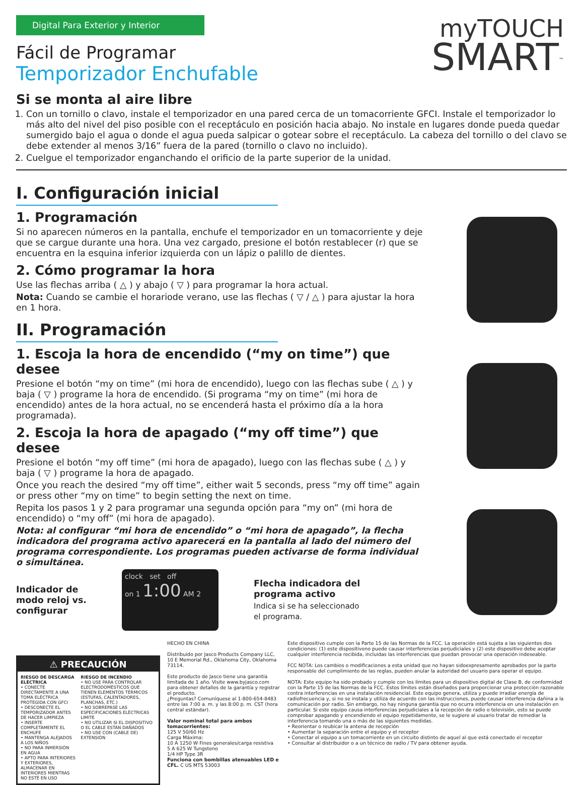Digital Para Exterior y Interior
myTOUCH
SMART<sup>™</sup>
Fácil de Programar
Temporizador Enchufable
Si se monta al aire libre
1. Con un tornillo o clavo, instale el temporizador en una pared cerca de un tomacorriente GFCI. Instale el temporizador lo más alto del nivel del piso posible con el receptáculo en posición hacia abajo. No instale en lugares donde pueda quedar sumergido bajo el agua o donde el agua pueda salpicar o gotear sobre el receptáculo. La cabeza del tornillo o del clavo se debe extender al menos 3/16” fuera de la pared (tornillo o clavo no incluido).
2. Cuelgue el temporizador enganchando el orificio de la parte superior de la unidad.
I. Configuración inicial
1. Programación
Si no aparecen números en la pantalla, enchufe el temporizador en un tomacorriente y deje que se cargue durante una hora. Una vez cargado, presione el botón restablecer (r) que se encuentra en la esquina inferior izquierda con un lápiz o palillo de dientes.
2. Cómo programar la hora
Use las flechas arriba ( △ ) y abajo ( ▽ ) para programar la hora actual.
Nota: Cuando se cambie el horariode verano, use las flechas ( ▽ / △ ) para ajustar la hora en 1 hora.
II. Programación
1. Escoja la hora de encendido (“my on time”) que desee
Presione el botón “my on time” (mi hora de encendido), luego con las flechas sube ( △ ) y baja ( ▽ ) programe la hora de encendido. (Si programa “my on time” (mi hora de encendido) antes de la hora actual, no se encenderá hasta el próximo día a la hora programada).
2. Escoja la hora de apagado (“my off time”) que desee
Presione el botón “my off time” (mi hora de apagado), luego con las flechas sube ( △ ) y baja ( ▽ ) programe la hora de apagado.
Once you reach the desired “my off time”, either wait 5 seconds, press “my off time” again or press other “my on time” to begin setting the next on time.
Repita los pasos 1 y 2 para programar una segunda opción para “my on” (mi hora de encendido) o “my off” (mi hora de apagado).
Nota: al configurar “mi hora de encendido” o “mi hora de apagado”, la flecha indicadora del programa activo aparecerá en la pantalla al lado del número del programa correspondiente. Los programas pueden activarse de forma individual o simultánea.
Indicador de
modo reloj vs.
configurar
clock set off
on 1 1:00 AM 2
Flecha indicadora del
programa activo
Indica si se ha seleccionado
el programa.
⚠ PRECAUCIÓN
RIESGO DE DESCARGA ELÉCTRICA
• CONECTE DIRECTAMENTE A UNA TOMA ELÉCTRICA PROTEGIDA CON GFCI
• DESCONECTE EL TEMPORIZADOR ANTES DE HACER LIMPIEZA
• INSERTE COMPLETAMENTE EL ENCHUFE
• MANTENGA ALEJADOS A LOS NIÑOS
• NO PARA INMERSIÓN EN AGUA
• APTO PARA INTERIORES Y EXTERIORES, ALMACENAR EN INTERIORES MIENTRAS NO ESTÉ EN USO
RIESGO DE INCENDIO
• NO USE PARA CONTROLAR ELECTRODOMÉSTICOS QUE TIENEN ELEMENTOS TÉRMICOS (ESTUFAS, CALENTADORES, PLANCHAS, ETC.)
• NO SOBREPASE LAS ESPECIFICACIONES ELÉCTRICAS LIMITE
• NO UTILIZAR SI EL DISPOSITIVO O EL CABLE ESTÁN DAÑADOS
• NO USE CON (CABLE DE) EXTENSIÓN
HECHO EN CHINA
Distribuido por Jasco Products Company LLC, 10 E Memorial Rd., Oklahoma City, Oklahoma 73114.
Este producto de Jasco tiene una garantía limitada de 1 año. Visite www.byjasco.com para obtener detalles de la garantía y registrar el producto.
¿Preguntas? Comuníquese al 1-800-654-8483 entre las 7:00 a. m. y las 8:00 p. m. CST (hora central estándar).
Valor nominal total para ambos tomacorrientes:
125 V 50/60 Hz
Carga Máxima:
10 A 1250 W Fines generales/carga resistiva
5 A 625 W Tungsteno
1/4 HP Type 3R
Funciona con bombillas atenuables LED e CFL. C US MTS 53003
Este dispositivo cumple con la Parte 15 de las Normas de la FCC. La operación está sujeta a las siguientes dos condiciones: (1) este dispositivono puede causar interferencias perjudiciales y (2) este dispositivo debe aceptar cualquier interferencia recibida, incluidas las interferencias que puedan provocar una operación indeseable.
FCC NOTA: Los cambios o modificaciones a esta unidad que no hayan sidoexpresamente aprobados por la parte responsable del cumplimiento de las reglas, pueden anular la autoridad del usuario para operar el equipo.
NOTA: Este equipo ha sido probado y cumple con los límites para un dispositivo digital de Clase B, de conformidad con la Parte 15 de las Normas de la FCC. Estos límites están diseñados para proporcionar una protección razonable contra interferencias en una instalación residencial. Este equipo genera, utiliza y puede irradiar energía de radiofrecuencia y, si no se instala y utiliza de acuerdo con las instrucciones, puede causar interferencia dañina a la comunicación por radio. Sin embargo, no hay ninguna garantía que no ocurra interferencia en una instalación en particular. Si este equipo causa interferencias perjudiciales a la recepción de radio o televisión, esto se puede comprobar apagando y encendiendo el equipo repetidamente, se le sugiere al usuario tratar de remediar la interferencia tomando una o más de las siguientes medidas.
• Reorientar o reubicar la antena de recepción
• Aumentar la separación entre el equipo y el receptor
• Conectar el equipo a un tomacorriente en un circuito distinto de aquel al que está conectado el receptor
• Consultar al distribuidor o a un técnico de radio / TV para obtener ayuda.